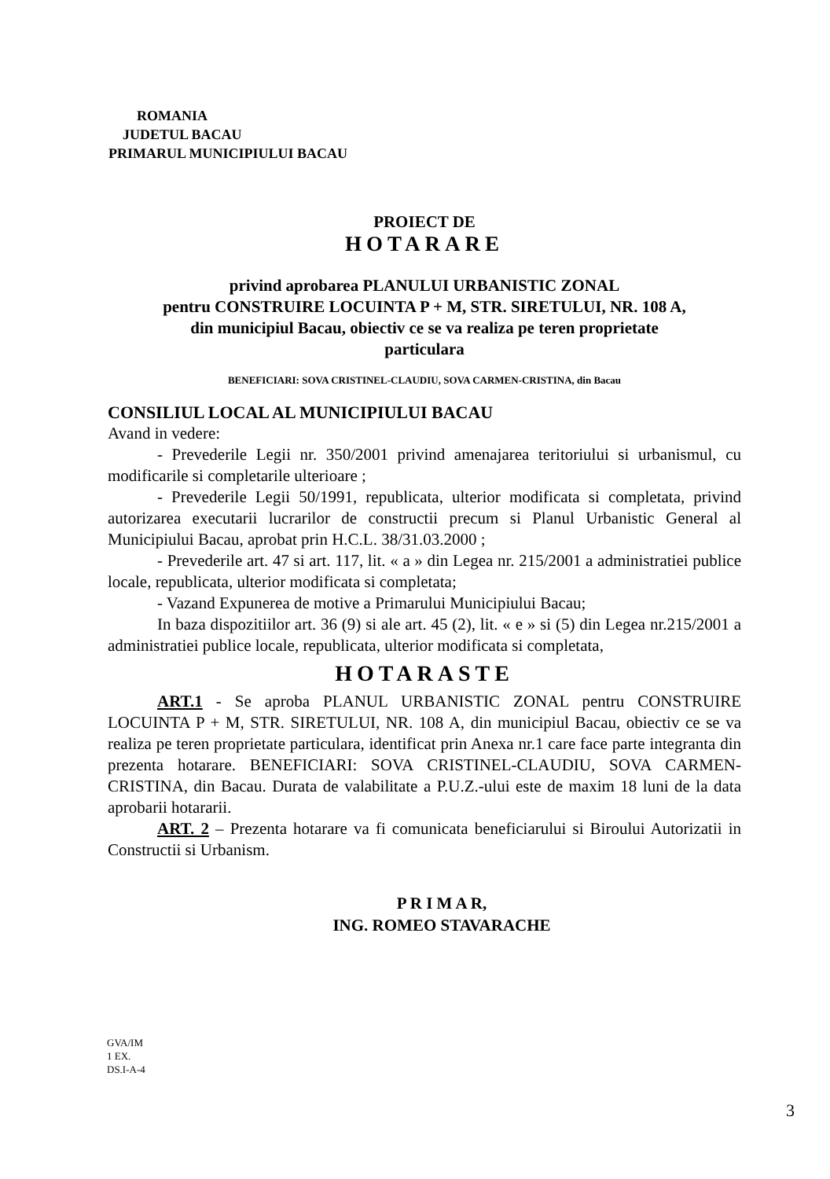ROMANIA
JUDETUL BACAU
PRIMARUL MUNICIPIULUI BACAU
PROIECT DE
HOTARARE
privind aprobarea PLANULUI URBANISTIC ZONAL
pentru CONSTRUIRE LOCUINTA P + M, STR. SIRETULUI, NR. 108 A,
din municipiul Bacau, obiectiv ce se va realiza pe teren proprietate
particulara
BENEFICIARI: SOVA CRISTINEL-CLAUDIU, SOVA CARMEN-CRISTINA, din Bacau
CONSILIUL LOCAL AL MUNICIPIULUI BACAU
Avand in vedere:
- Prevederile Legii nr. 350/2001 privind amenajarea teritoriului si urbanismul, cu modificarile si completarile ulterioare ;
- Prevederile Legii 50/1991, republicata, ulterior modificata si completata, privind autorizarea executarii lucrarilor de constructii precum si Planul Urbanistic General al Municipiului Bacau, aprobat prin H.C.L. 38/31.03.2000 ;
- Prevederile art. 47 si art. 117, lit. « a » din Legea nr. 215/2001 a administratiei publice locale, republicata, ulterior modificata si completata;
- Vazand Expunerea de motive a Primarului Municipiului Bacau;
In baza dispozitiilor art. 36 (9) si ale art. 45 (2), lit. « e » si (5) din Legea nr.215/2001 a administratiei publice locale, republicata, ulterior modificata si completata,
HOTARASTE
ART.1 - Se aproba PLANUL URBANISTIC ZONAL pentru CONSTRUIRE LOCUINTA P + M, STR. SIRETULUI, NR. 108 A, din municipiul Bacau, obiectiv ce se va realiza pe teren proprietate particulara, identificat prin Anexa nr.1 care face parte integranta din prezenta hotarare. BENEFICIARI: SOVA CRISTINEL-CLAUDIU, SOVA CARMEN-CRISTINA, din Bacau. Durata de valabilitate a P.U.Z.-ului este de maxim 18 luni de la data aprobarii hotararii.
ART. 2 – Prezenta hotarare va fi comunicata beneficiarului si Biroului Autorizatii in Constructii si Urbanism.
P R I M A R,
ING. ROMEO STAVARACHE
GVA/IM
1 EX.
DS.I-A-4
3